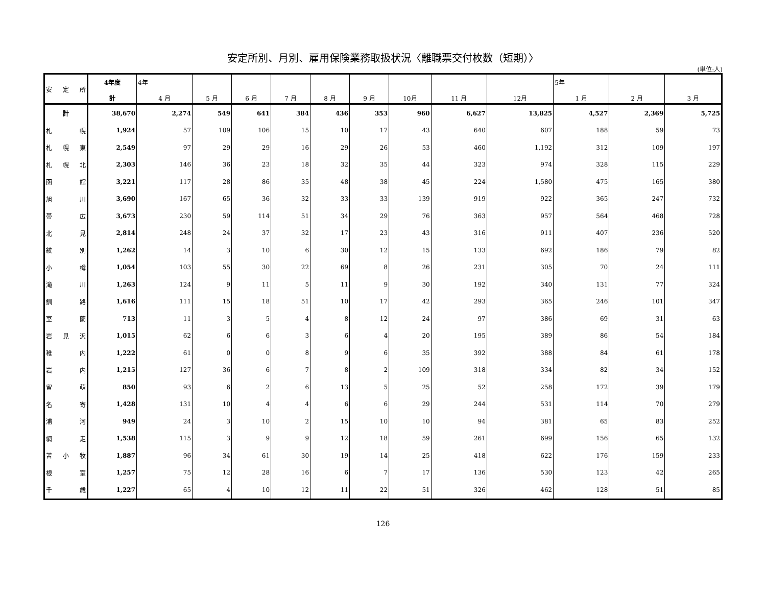安定所別、月別、雇用保険業務取扱状況〈離職票交付枚数（短期）〉
(単位:人)
| 安 定 所 | 4年度 計 | 4年 4 月 | 5 月 | 6 月 | 7 月 | 8 月 | 9 月 | 10月 | 11 月 | 12月 | 5年 1 月 | 2 月 | 3 月 |
| --- | --- | --- | --- | --- | --- | --- | --- | --- | --- | --- | --- | --- | --- |
| 計 | 38,670 | 2,274 | 549 | 641 | 384 | 436 | 353 | 960 | 6,627 | 13,825 | 4,527 | 2,369 | 5,725 |
| 札 幌 | 1,924 | 57 | 109 | 106 | 15 | 10 | 17 | 43 | 640 | 607 | 188 | 59 | 73 |
| 札 幌 東 | 2,549 | 97 | 29 | 29 | 16 | 29 | 26 | 53 | 460 | 1,192 | 312 | 109 | 197 |
| 札 幌 北 | 2,303 | 146 | 36 | 23 | 18 | 32 | 35 | 44 | 323 | 974 | 328 | 115 | 229 |
| 函 館 | 3,221 | 117 | 28 | 86 | 35 | 48 | 38 | 45 | 224 | 1,580 | 475 | 165 | 380 |
| 旭 川 | 3,690 | 167 | 65 | 36 | 32 | 33 | 33 | 139 | 919 | 922 | 365 | 247 | 732 |
| 帯 広 | 3,673 | 230 | 59 | 114 | 51 | 34 | 29 | 76 | 363 | 957 | 564 | 468 | 728 |
| 北 見 | 2,814 | 248 | 24 | 37 | 32 | 17 | 23 | 43 | 316 | 911 | 407 | 236 | 520 |
| 紋 別 | 1,262 | 14 | 3 | 10 | 6 | 30 | 12 | 15 | 133 | 692 | 186 | 79 | 82 |
| 小 樽 | 1,054 | 103 | 55 | 30 | 22 | 69 | 8 | 26 | 231 | 305 | 70 | 24 | 111 |
| 滝 川 | 1,263 | 124 | 9 | 11 | 5 | 11 | 9 | 30 | 192 | 340 | 131 | 77 | 324 |
| 釧 路 | 1,616 | 111 | 15 | 18 | 51 | 10 | 17 | 42 | 293 | 365 | 246 | 101 | 347 |
| 室 蘭 | 713 | 11 | 3 | 5 | 4 | 8 | 12 | 24 | 97 | 386 | 69 | 31 | 63 |
| 岩 見 沢 | 1,015 | 62 | 6 | 6 | 3 | 6 | 4 | 20 | 195 | 389 | 86 | 54 | 184 |
| 稚 内 | 1,222 | 61 | 0 | 0 | 8 | 9 | 6 | 35 | 392 | 388 | 84 | 61 | 178 |
| 岩 内 | 1,215 | 127 | 36 | 6 | 7 | 8 | 2 | 109 | 318 | 334 | 82 | 34 | 152 |
| 留 萌 | 850 | 93 | 6 | 2 | 6 | 13 | 5 | 25 | 52 | 258 | 172 | 39 | 179 |
| 名 寄 | 1,428 | 131 | 10 | 4 | 4 | 6 | 6 | 29 | 244 | 531 | 114 | 70 | 279 |
| 浦 河 | 949 | 24 | 3 | 10 | 2 | 15 | 10 | 10 | 94 | 381 | 65 | 83 | 252 |
| 網 走 | 1,538 | 115 | 3 | 9 | 9 | 12 | 18 | 59 | 261 | 699 | 156 | 65 | 132 |
| 苫 小 牧 | 1,887 | 96 | 34 | 61 | 30 | 19 | 14 | 25 | 418 | 622 | 176 | 159 | 233 |
| 根 室 | 1,257 | 75 | 12 | 28 | 16 | 6 | 7 | 17 | 136 | 530 | 123 | 42 | 265 |
| 千 歳 | 1,227 | 65 | 4 | 10 | 12 | 11 | 22 | 51 | 326 | 462 | 128 | 51 | 85 |
126